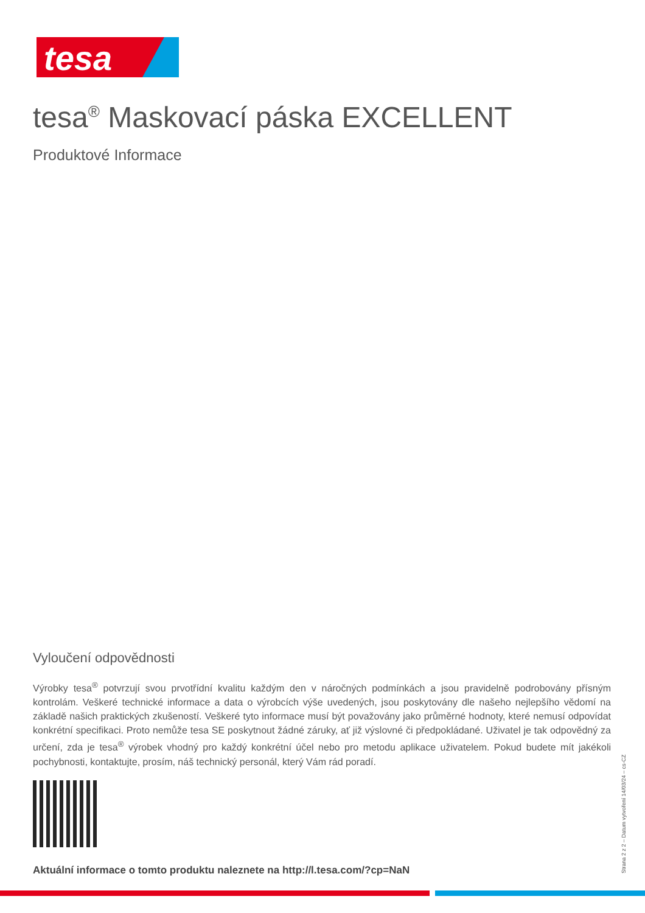tesa
tesa<sup>®</sup> Maskovací páska EXCELLENT
Produktové Informace
Vyloučení odpovědnosti
Výrobky tesa<sup>®</sup> potvrzují svou prvotřídní kvalitu každým den v náročných podmínkách a jsou pravidelně podrobovány přísným kontrolám. Veškeré technické informace a data o výrobcích výše uvedených, jsou poskytovány dle našeho nejlepšího vědomí na základě našich praktických zkušeností. Veškeré tyto informace musí být považovány jako průměrné hodnoty, které nemusí odpovídat konkrétní specifikaci. Proto nemůže tesa SE poskytnout žádné záruky, ať již výslovné či předpokládané. Uživatel je tak odpovědný za určení, zda je tesa<sup>®</sup> výrobek vhodný pro každý konkrétní účel nebo pro metodu aplikace uživatelem. Pokud budete mít jakékoli pochybnosti, kontaktujte, prosím, náš technický personál, který Vám rád poradí.
Aktuální informace o tomto produktu naleznete na http://l.tesa.com/?cp=NaN
Strana 2 z 2 – Datum vytvoření 14/03/24 – cs-CZ